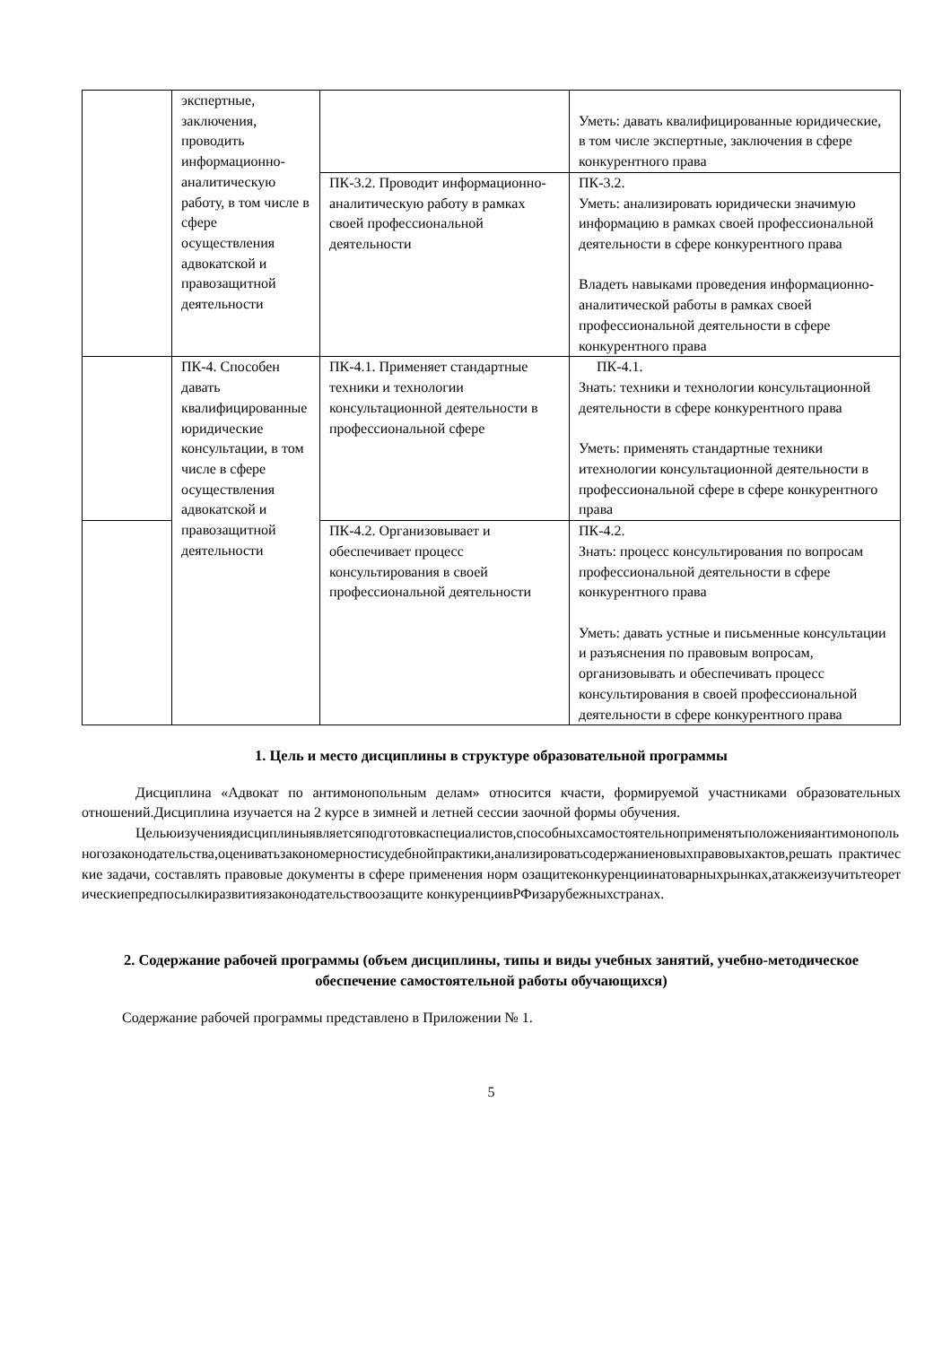| | экспертные, заключения, проводить информационно-аналитическую работу, в том числе в сфере осуществления адвокатской и правозащитной деятельности | | Уметь: давать квалифицированные юридические, в том числе экспертные, заключения в сфере конкурентного права |
| | | ПК-3.2. Проводит информационно-аналитическую работу в рамках своей профессиональной деятельности | ПК-3.2. Уметь: анализировать юридически значимую информацию в рамках своей профессиональной деятельности в сфере конкурентного права Владеть навыками проведения информационно-аналитической работы в рамках своей профессиональной деятельности в сфере конкурентного права |
| | ПК-4. Способен давать квалифицированные юридические консультации, в том числе в сфере осуществления адвокатской и правозащитной деятельности | ПК-4.1. Применяет стандартные техники и технологии консультационной деятельности в профессиональной сфере | ПК-4.1. Знать: техники и технологии консультационной деятельности в сфере конкурентного права Уметь: применять стандартные техники итехнологии консультационной деятельности в профессиональной сфере в сфере конкурентного права |
| | | ПК-4.2. Организовывает и обеспечивает процесс консультирования в своей профессиональной деятельности | ПК-4.2. Знать: процесс консультирования по вопросам профессиональной деятельности в сфере конкурентного права Уметь: давать устные и письменные консультации и разъяснения по правовым вопросам, организовывать и обеспечивать процесс консультирования в своей профессиональной деятельности в сфере конкурентного права |
1. Цель и место дисциплины в структуре образовательной программы
Дисциплина «Адвокат по антимонопольным делам» относится кчасти, формируемой участниками образовательных отношений.Дисциплина изучается на 2 курсе в зимней и летней сессии заочной формы обучения.
Цельюизучениядисциплиныявляетсяподготовкаспециалистов,способныхсамостоятельноприменятьположенияантимонопольногозаконодательства,оцениватьзакономерностисудебнойпрактики,анализироватьсодержаниеновыхправовыхактов,решать практические задачи, составлять правовые документы в сфере применения норм озащитеконкуренциинатоварныхрынках,атакжеизучитьтеоретическиепредпосылкиразвитиязаконодательствоозащите конкуренциивРФизарубежныхстранах.
2. Содержание рабочей программы (объем дисциплины, типы и виды учебных занятий, учебно-методическое обеспечение самостоятельной работы обучающихся)
Содержание рабочей программы представлено в Приложении № 1.
5